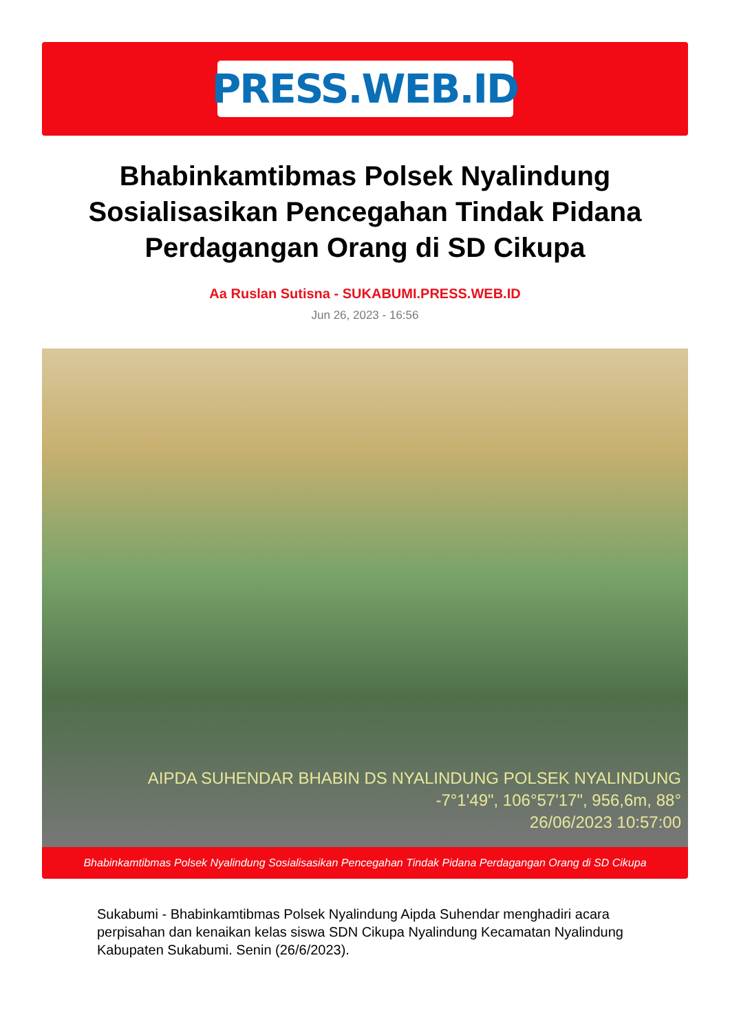PRESS.WEB.ID
Bhabinkamtibmas Polsek Nyalindung Sosialisasikan Pencegahan Tindak Pidana Perdagangan Orang di SD Cikupa
Aa Ruslan Sutisna - SUKABUMI.PRESS.WEB.ID
Jun 26, 2023 - 16:56
AIPDA SUHENDAR BHABIN DS NYALINDUNG POLSEK NYALINDUNG
-7°1'49", 106°57'17", 956,6m, 88°
26/06/2023 10:57:00
Bhabinkamtibmas Polsek Nyalindung Sosialisasikan Pencegahan Tindak Pidana Perdagangan Orang di SD Cikupa
Sukabumi - Bhabinkamtibmas Polsek Nyalindung Aipda Suhendar menghadiri acara perpisahan dan kenaikan kelas siswa SDN Cikupa Nyalindung Kecamatan Nyalindung Kabupaten Sukabumi. Senin (26/6/2023).